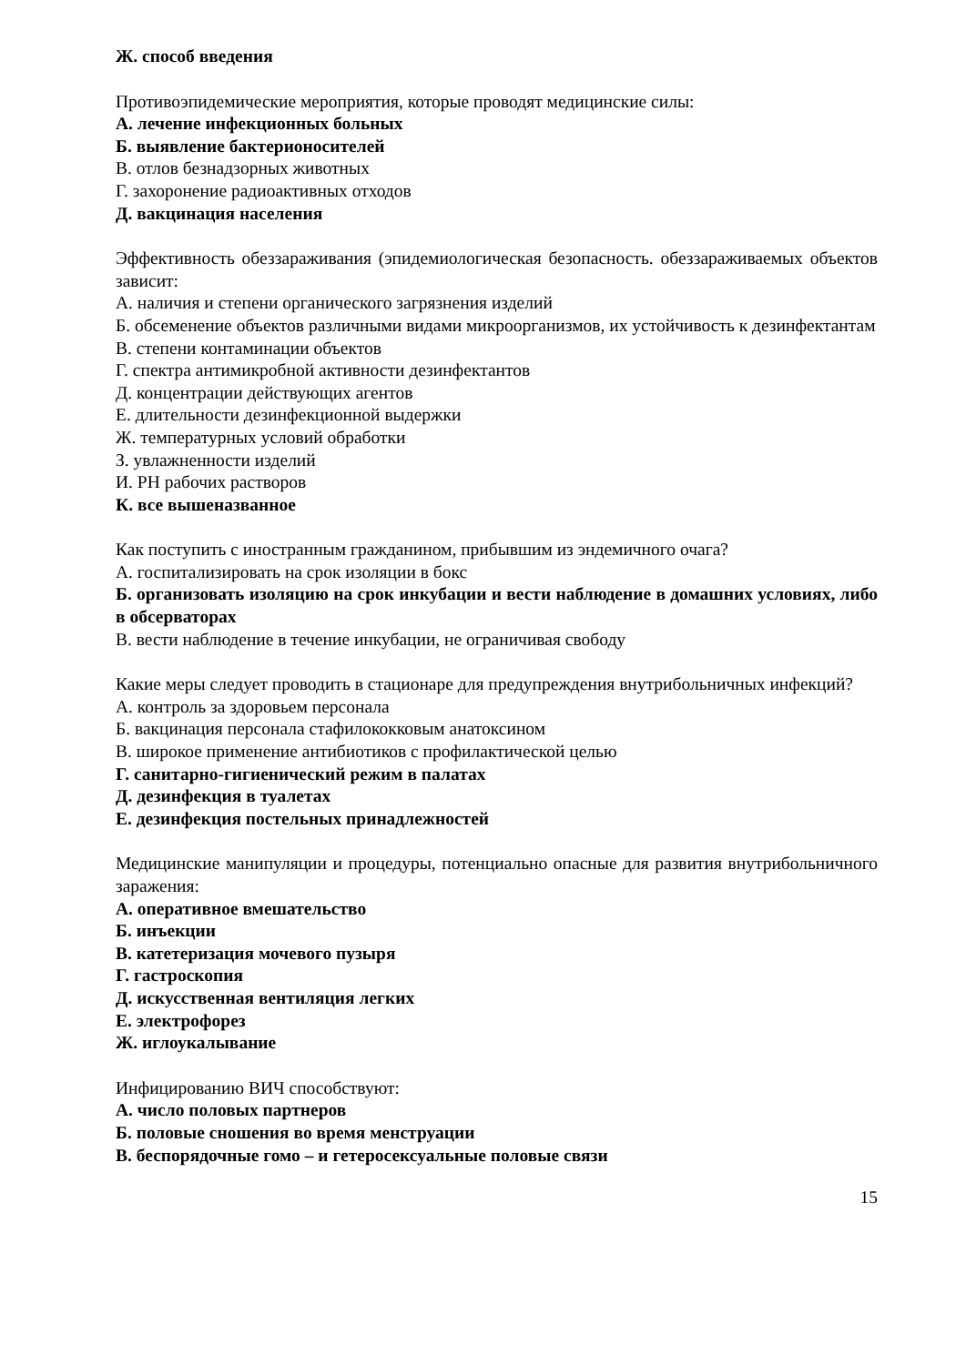Ж. способ введения
Противоэпидемические мероприятия, которые проводят медицинские силы:
А. лечение инфекционных больных
Б. выявление бактерионосителей
В. отлов безнадзорных животных
Г. захоронение радиоактивных отходов
Д. вакцинация населения
Эффективность обеззараживания (эпидемиологическая безопасность. обеззараживаемых объектов зависит:
А. наличия и степени органического загрязнения изделий
Б. обсеменение объектов различными видами микроорганизмов, их устойчивость к дезинфектантам
В. степени контаминации объектов
Г. спектра антимикробной активности дезинфектантов
Д. концентрации действующих агентов
Е. длительности дезинфекционной выдержки
Ж. температурных условий обработки
З. увлажненности изделий
И. РН рабочих растворов
К. все вышеназванное
Как поступить с иностранным гражданином, прибывшим из эндемичного очага?
А. госпитализировать на срок изоляции в бокс
Б. организовать изоляцию на срок инкубации и вести наблюдение в домашних условиях, либо в обсерваторах
В. вести наблюдение в течение инкубации, не ограничивая свободу
Какие меры следует проводить в стационаре для предупреждения внутрибольничных инфекций?
А. контроль за здоровьем персонала
Б. вакцинация персонала стафилококковым анатоксином
В. широкое применение антибиотиков с профилактической целью
Г. санитарно-гигиенический режим в палатах
Д. дезинфекция в туалетах
Е. дезинфекция постельных принадлежностей
Медицинские манипуляции и процедуры, потенциально опасные для развития внутрибольничного заражения:
А. оперативное вмешательство
Б. инъекции
В. катетеризация мочевого пузыря
Г. гастроскопия
Д. искусственная вентиляция легких
Е. электрофорез
Ж. иглоукалывание
Инфицированию ВИЧ способствуют:
А. число половых партнеров
Б. половые сношения во время менструации
В. беспорядочные гомо – и гетеросексуальные половые связи
15